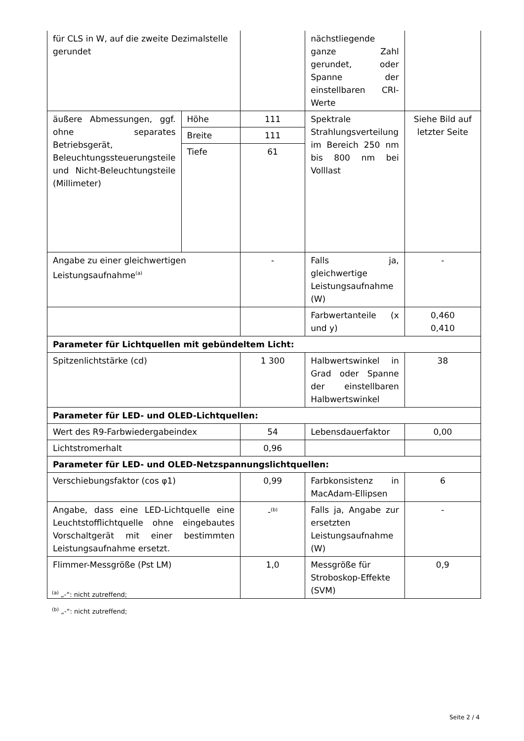| für CLS in W, auf die zweite Dezimalstelle gerundet | | | nächstliegende ganze Zahl gerundet, oder Spanne der einstellbaren CRI-Werte | |
| äußere Abmessungen, ggf. ohne separates Betriebsgerät, Beleuchtungssteuerungsteile und Nicht-Beleuchtungsteile (Millimeter) | Höhe | 111 | Spektrale Strahlungsverteilung im Bereich 250 nm bis 800 nm bei Volllast | Siehe Bild auf letzter Seite |
| | Breite | 111 | | |
| | Tiefe | 61 | | |
| Angabe zu einer gleichwertigen Leistungsaufnahme<sup>(a)</sup> | | - | Falls ja, gleichwertige Leistungsaufnahme (W) | - |
| | | | Farbwertanteile (x und y) | 0,460 0,410 |
| Parameter für Lichtquellen mit gebündeltem Licht: | | | | |
| Spitzenlichtstärke (cd) | | 1 300 | Halbwertswinkel in Grad oder Spanne der einstellbaren Halbwertswinkel | 38 |
| Parameter für LED- und OLED-Lichtquellen: | | | | |
| Wert des R9-Farbwiedergabeindex | | 54 | Lebensdauerfaktor | 0,00 |
| Lichtstromerhalt | | 0,96 | | |
| Parameter für LED- und OLED-Netzspannungslichtquellen: | | | | |
| Verschiebungsfaktor (cos φ1) | | 0,99 | Farbkonsistenz in MacAdam-Ellipsen | 6 |
| Angabe, dass eine LED-Lichtquelle eine Leuchtstofflichtquelle ohne eingebautes Vorschaltgerät mit einer bestimmten Leistungsaufnahme ersetzt. | | -<sup>(b)</sup> | Falls ja, Angabe zur ersetzten Leistungsaufnahme (W) | - |
| Flimmer-Messgröße (Pst LM) | | 1,0 | Messgröße für Stroboskop-Effekte (SVM) | 0,9 |
<sup>(a)</sup> „-“: nicht zutreffend;
<sup>(b)</sup> „-“: nicht zutreffend;
Seite 2 / 4